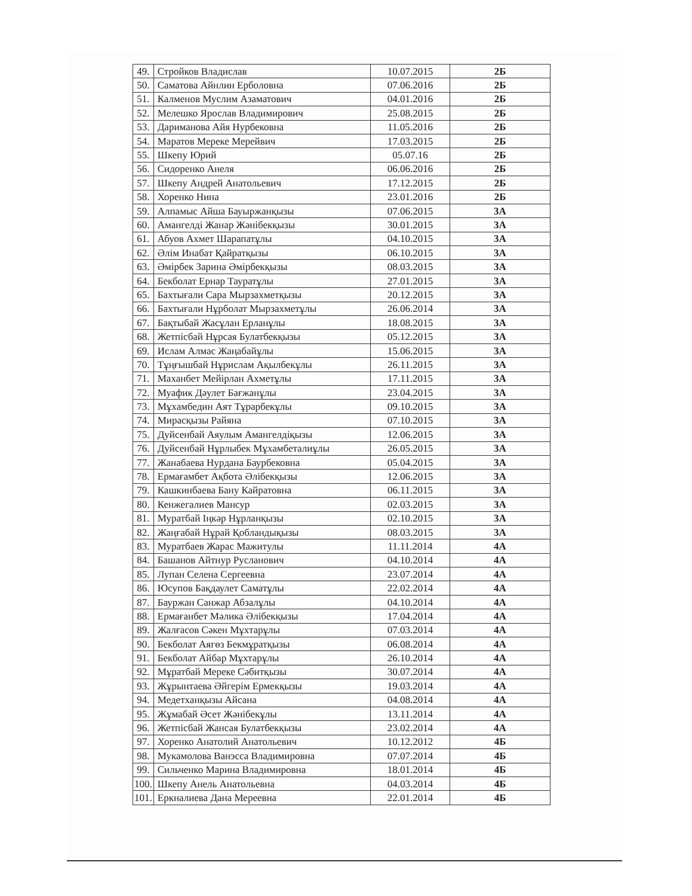| 49. | Стройков Владислав | 10.07.2015 | 2Б |
| 50. | Саматова Айнлин Ерболовна | 07.06.2016 | 2Б |
| 51. | Калменов Муслим Азаматович | 04.01.2016 | 2Б |
| 52. | Мелешко Ярослав Владимирович | 25.08.2015 | 2Б |
| 53. | Дариманова Айя Нурбековна | 11.05.2016 | 2Б |
| 54. | Маратов Мереке Мерейвич | 17.03.2015 | 2Б |
| 55. | Шкепу Юрий | 05.07.16 | 2Б |
| 56. | Сидоренко Анеля | 06.06.2016 | 2Б |
| 57. | Шкепу Андрей Анатольевич | 17.12.2015 | 2Б |
| 58. | Хоренко Нина | 23.01.2016 | 2Б |
| 59. | Алпамыс Айша Бауыржанқызы | 07.06.2015 | 3А |
| 60. | Амангелді Жанар Жәнібекқызы | 30.01.2015 | 3А |
| 61. | Абуов Ахмет Шарапатұлы | 04.10.2015 | 3А |
| 62. | Әлім Инабат Қайратқызы | 06.10.2015 | 3А |
| 63. | Әмірбек Зарина Әмірбекқызы | 08.03.2015 | 3А |
| 64. | Бекболат Ернар Тауратұлы | 27.01.2015 | 3А |
| 65. | Бахтығали Сара Мырзахметқызы | 20.12.2015 | 3А |
| 66. | Бахтығали Нұрболат Мырзахметұлы | 26.06.2014 | 3А |
| 67. | Бақтыбай Жасұлан Ерланұлы | 18.08.2015 | 3А |
| 68. | Жетпісбай Нұрсая Булатбекқызы | 05.12.2015 | 3А |
| 69. | Ислам Алмас Жаңабайұлы | 15.06.2015 | 3А |
| 70. | Тұңғышбай Нұрислам Ақылбекұлы | 26.11.2015 | 3А |
| 71. | Маханбет Мейірлан Ахметұлы | 17.11.2015 | 3А |
| 72. | Муафик Дәулет Бағжанұлы | 23.04.2015 | 3А |
| 73. | Мұхамбедин Аят Тұрарбекұлы | 09.10.2015 | 3А |
| 74. | Мирасқызы Райяна | 07.10.2015 | 3А |
| 75. | Дуйсенбай Аяулым Амангелдіқызы | 12.06.2015 | 3А |
| 76. | Дуйсенбай Нұрлыбек Мұхамбеталиұлы | 26.05.2015 | 3А |
| 77. | Жанабаева Нурдана Баурбековна | 05.04.2015 | 3А |
| 78. | Ермағамбет Ақбота Әлібекқызы | 12.06.2015 | 3А |
| 79. | Кашкинбаева Бану Кайратовна | 06.11.2015 | 3А |
| 80. | Кенжегалиев Мансур | 02.03.2015 | 3А |
| 81. | Муратбай Іңкәр Нұрланқызы | 02.10.2015 | 3А |
| 82. | Жаңғабай Нұрай Қобландықызы | 08.03.2015 | 3А |
| 83. | Муратбаев Жарас Мажитулы | 11.11.2014 | 4А |
| 84. | Башанов Айтнур Русланович | 04.10.2014 | 4А |
| 85. | Лупан Селена Сергеевна | 23.07.2014 | 4А |
| 86. | Юсупов Бақдаулет Саматұлы | 22.02.2014 | 4А |
| 87. | Бауржан Санжар Абзалұлы | 04.10.2014 | 4А |
| 88. | Ермағанбет Мәлика Әлібекқызы | 17.04.2014 | 4А |
| 89. | Жалғасов Сәкен Мұхтарұлы | 07.03.2014 | 4А |
| 90. | Бекболат Аягөз Бекмұратқызы | 06.08.2014 | 4А |
| 91. | Бекболат Айбар Мұхтарұлы | 26.10.2014 | 4А |
| 92. | Мұратбай Мереке Сәбитқызы | 30.07.2014 | 4А |
| 93. | Жұрынтаева Әйгерім Ермекқызы | 19.03.2014 | 4А |
| 94. | Медетханқызы Айсана | 04.08.2014 | 4А |
| 95. | Жұмабай Әсет Жәнібекұлы | 13.11.2014 | 4А |
| 96. | Жетпісбай Жансая Булатбекқызы | 23.02.2014 | 4А |
| 97. | Хоренко Анатолий Анатольевич | 10.12.2012 | 4Б |
| 98. | Мукамолова Ванэсса Владимировна | 07.07.2014 | 4Б |
| 99. | Сильченко Марина Владимировна | 18.01.2014 | 4Б |
| 100. | Шкепу Анель Анатольевна | 04.03.2014 | 4Б |
| 101. | Еркналиева Дана Мереевна | 22.01.2014 | 4Б |